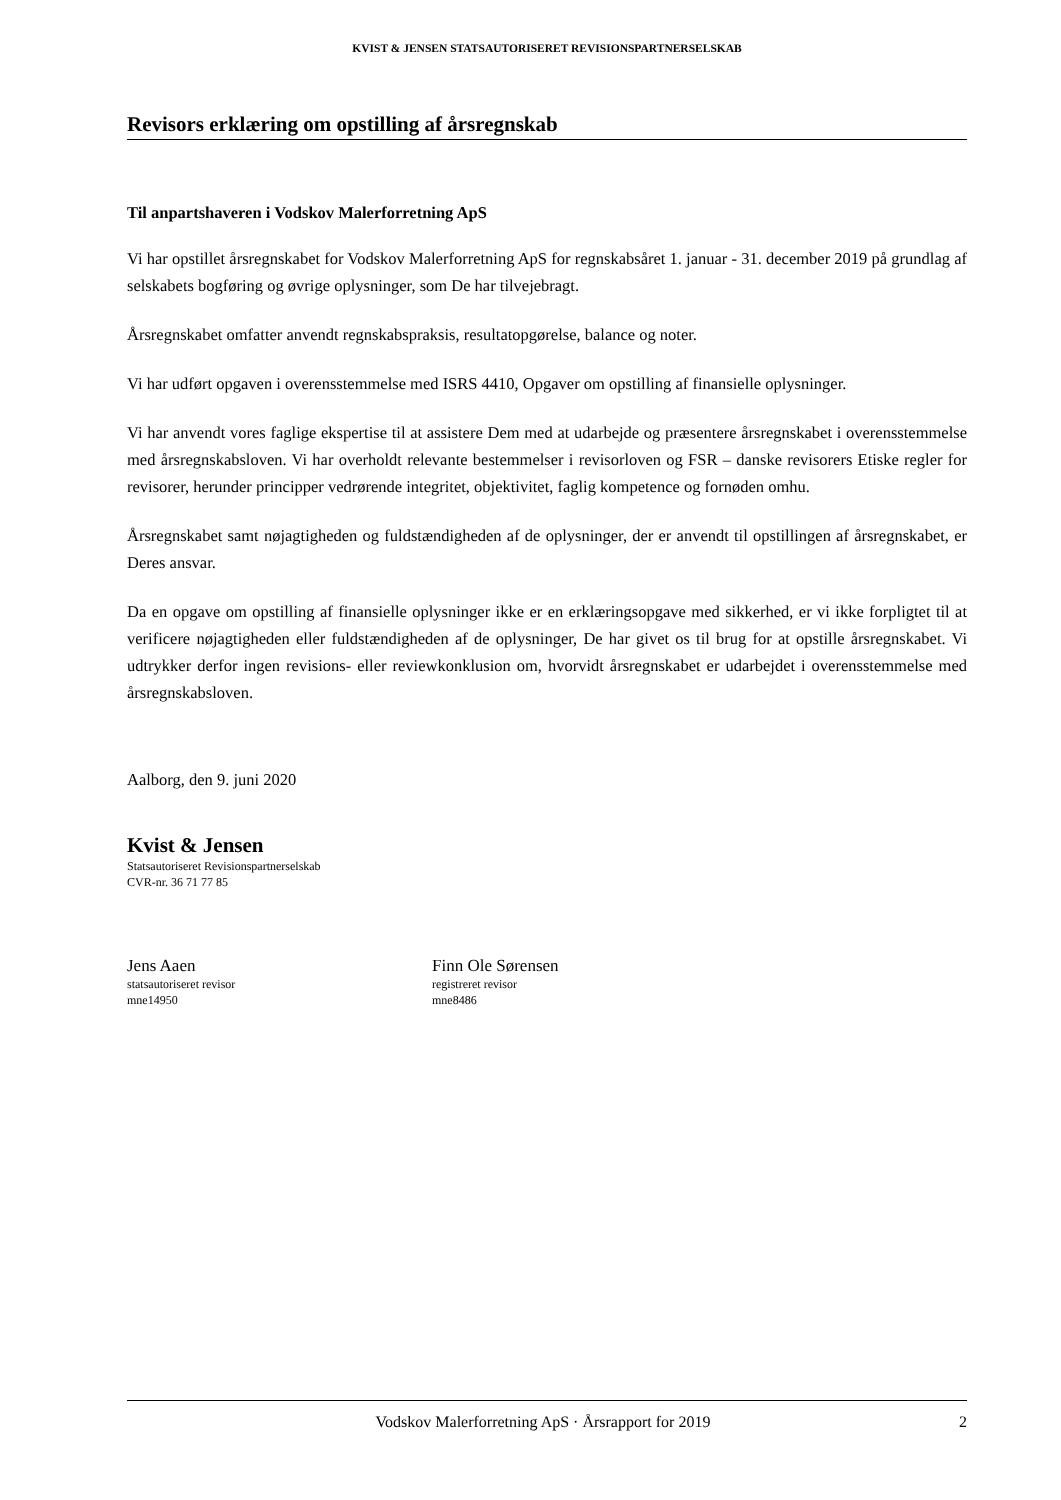KVIST & JENSEN STATSAUTORISERET REVISIONSPARTNERSELSKAB
Revisors erklæring om opstilling af årsregnskab
Til anpartshaveren i Vodskov Malerforretning ApS
Vi har opstillet årsregnskabet for Vodskov Malerforretning ApS for regnskabsåret 1. januar - 31. december 2019 på grundlag af selskabets bogføring og øvrige oplysninger, som De har tilvejebragt.
Årsregnskabet omfatter anvendt regnskabspraksis, resultatopgørelse, balance og noter.
Vi har udført opgaven i overensstemmelse med ISRS 4410, Opgaver om opstilling af finansielle oplysninger.
Vi har anvendt vores faglige ekspertise til at assistere Dem med at udarbejde og præsentere årsregnskabet i overensstemmelse med årsregnskabsloven. Vi har overholdt relevante bestemmelser i revisorloven og FSR – danske revisorers Etiske regler for revisorer, herunder principper vedrørende integritet, objektivitet, faglig kompetence og fornøden omhu.
Årsregnskabet samt nøjagtigheden og fuldstændigheden af de oplysninger, der er anvendt til opstillingen af årsregnskabet, er Deres ansvar.
Da en opgave om opstilling af finansielle oplysninger ikke er en erklæringsopgave med sikkerhed, er vi ikke forpligtet til at verificere nøjagtigheden eller fuldstændigheden af de oplysninger, De har givet os til brug for at opstille årsregnskabet. Vi udtrykker derfor ingen revisions- eller reviewkonklusion om, hvorvidt årsregnskabet er udarbejdet i overensstemmelse med årsregnskabsloven.
Aalborg, den 9. juni 2020
Kvist & Jensen
Statsautoriseret Revisionspartnerselskab
CVR-nr. 36 71 77 85
Jens Aaen
statsautoriseret revisor
mne14950
Finn Ole Sørensen
registreret revisor
mne8486
Vodskov Malerforretning ApS · Årsrapport for 2019 2